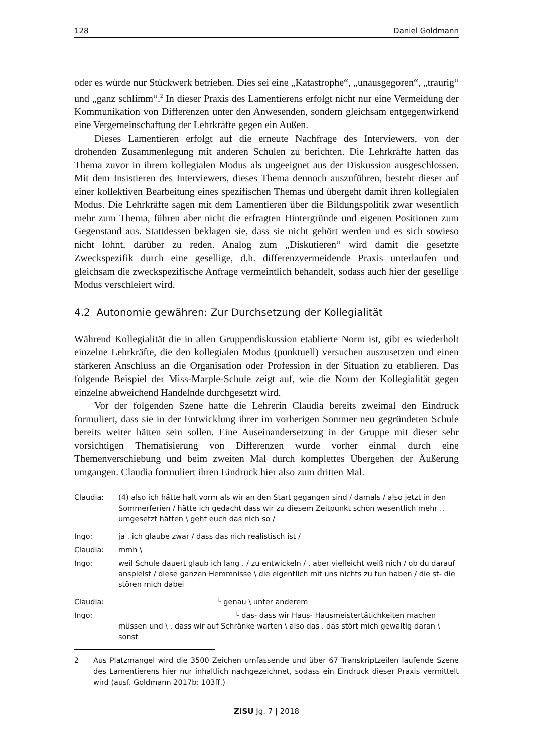128 Daniel Goldmann
oder es würde nur Stückwerk betrieben. Dies sei eine „Katastrophe“, „unausgegoren“, „traurig“ und „ganz schlimm“.<sup>2</sup> In dieser Praxis des Lamentierens erfolgt nicht nur eine Vermeidung der Kommunikation von Differenzen unter den Anwesenden, sondern gleichsam entgegenwirkend eine Vergemeinschaftung der Lehrkräfte gegen ein Außen.
Dieses Lamentieren erfolgt auf die erneute Nachfrage des Interviewers, von der drohenden Zusammenlegung mit anderen Schulen zu berichten. Die Lehrkräfte hatten das Thema zuvor in ihrem kollegialen Modus als ungeeignet aus der Diskussion ausgeschlossen. Mit dem Insistieren des Interviewers, dieses Thema dennoch auszuführen, besteht dieser auf einer kollektiven Bearbeitung eines spezifischen Themas und übergeht damit ihren kollegialen Modus. Die Lehrkräfte sagen mit dem Lamentieren über die Bildungspolitik zwar wesentlich mehr zum Thema, führen aber nicht die erfragten Hintergründe und eigenen Positionen zum Gegenstand aus. Stattdessen beklagen sie, dass sie nicht gehört werden und es sich sowieso nicht lohnt, darüber zu reden. Analog zum „Diskutieren“ wird damit die gesetzte Zweckspezifik durch eine gesellige, d.h. differenzvermeidende Praxis unterlaufen und gleichsam die zweckspezifische Anfrage vermeintlich behandelt, sodass auch hier der gesellige Modus verschleiert wird.
4.2 Autonomie gewähren: Zur Durchsetzung der Kollegialität
Während Kollegialität die in allen Gruppendiskussion etablierte Norm ist, gibt es wiederholt einzelne Lehrkräfte, die den kollegialen Modus (punktuell) versuchen auszusetzen und einen stärkeren Anschluss an die Organisation oder Profession in der Situation zu etablieren. Das folgende Beispiel der Miss-Marple-Schule zeigt auf, wie die Norm der Kollegialität gegen einzelne abweichend Handelnde durchgesetzt wird.
Vor der folgenden Szene hatte die Lehrerin Claudia bereits zweimal den Eindruck formuliert, dass sie in der Entwicklung ihrer im vorherigen Sommer neu gegründeten Schule bereits weiter hätten sein sollen. Eine Auseinandersetzung in der Gruppe mit dieser sehr vorsichtigen Thematisierung von Differenzen wurde vorher einmal durch eine Themenverschiebung und beim zweiten Mal durch komplettes Übergehen der Äußerung umgangen. Claudia formuliert ihren Eindruck hier also zum dritten Mal.
Claudia: (4) also ich hätte halt vorm als wir an den Start gegangen sind / damals / also jetzt in den Sommerferien / hätte ich gedacht dass wir zu diesem Zeitpunkt schon wesentlich mehr .. umgesetzt hätten \ geht euch das nich so /
Ingo: ja . ich glaube zwar / dass das nich realistisch ist /
Claudia: mmh \
Ingo: weil Schule dauert glaub ich lang . / zu entwickeln / . aber vielleicht weiß nich / ob du darauf anspielst / diese ganzen Hemmnisse \ die eigentlich mit uns nichts zu tun haben / die st- die stören mich dabei
Claudia: └ genau \ unter anderem
Ingo: └ das- dass wir Haus- Hausmeistertätichkeiten machen müssen und \ . dass wir auf Schränke warten \ also das . das stört mich gewaltig daran \ sonst
2 Aus Platzmangel wird die 3500 Zeichen umfassende und über 67 Transkriptzeilen laufende Szene des Lamentierens hier nur inhaltlich nachgezeichnet, sodass ein Eindruck dieser Praxis vermittelt wird (ausf. Goldmann 2017b: 103ff.)
ZISU Jg. 7 | 2018